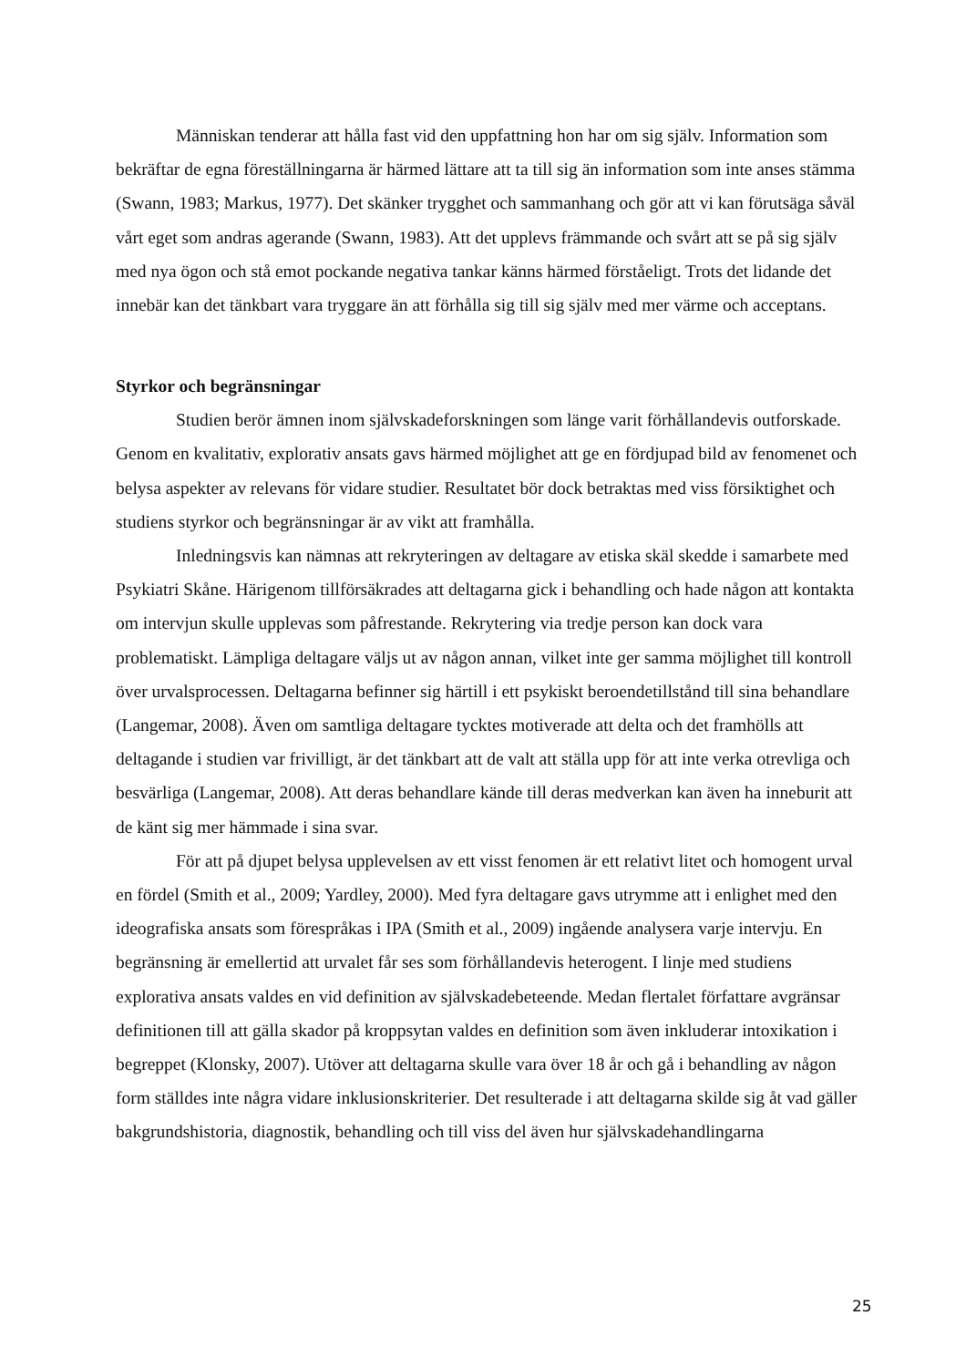Människan tenderar att hålla fast vid den uppfattning hon har om sig själv. Information som bekräftar de egna föreställningarna är härmed lättare att ta till sig än information som inte anses stämma (Swann, 1983; Markus, 1977). Det skänker trygghet och sammanhang och gör att vi kan förutsäga såväl vårt eget som andras agerande (Swann, 1983). Att det upplevs främmande och svårt att se på sig själv med nya ögon och stå emot pockande negativa tankar känns härmed förståeligt. Trots det lidande det innebär kan det tänkbart vara tryggare än att förhålla sig till sig själv med mer värme och acceptans.
Styrkor och begränsningar
Studien berör ämnen inom självskadeforskningen som länge varit förhållandevis outforskade. Genom en kvalitativ, explorativ ansats gavs härmed möjlighet att ge en fördjupad bild av fenomenet och belysa aspekter av relevans för vidare studier. Resultatet bör dock betraktas med viss försiktighet och studiens styrkor och begränsningar är av vikt att framhålla.
Inledningsvis kan nämnas att rekryteringen av deltagare av etiska skäl skedde i samarbete med Psykiatri Skåne. Härigenom tillförsäkrades att deltagarna gick i behandling och hade någon att kontakta om intervjun skulle upplevas som påfrestande. Rekrytering via tredje person kan dock vara problematiskt. Lämpliga deltagare väljs ut av någon annan, vilket inte ger samma möjlighet till kontroll över urvalsprocessen. Deltagarna befinner sig härtill i ett psykiskt beroendetillstånd till sina behandlare (Langemar, 2008). Även om samtliga deltagare tycktes motiverade att delta och det framhölls att deltagande i studien var frivilligt, är det tänkbart att de valt att ställa upp för att inte verka otrevliga och besvärliga (Langemar, 2008). Att deras behandlare kände till deras medverkan kan även ha inneburit att de känt sig mer hämmade i sina svar.
För att på djupet belysa upplevelsen av ett visst fenomen är ett relativt litet och homogent urval en fördel (Smith et al., 2009; Yardley, 2000). Med fyra deltagare gavs utrymme att i enlighet med den ideografiska ansats som förespråkas i IPA (Smith et al., 2009) ingående analysera varje intervju. En begränsning är emellertid att urvalet får ses som förhållandevis heterogent. I linje med studiens explorativa ansats valdes en vid definition av självskadebeteende. Medan flertalet författare avgränsar definitionen till att gälla skador på kroppsytan valdes en definition som även inkluderar intoxikation i begreppet (Klonsky, 2007). Utöver att deltagarna skulle vara över 18 år och gå i behandling av någon form ställdes inte några vidare inklusionskriterier. Det resulterade i att deltagarna skilde sig åt vad gäller bakgrundshistoria, diagnostik, behandling och till viss del även hur självskadehandlingarna
25